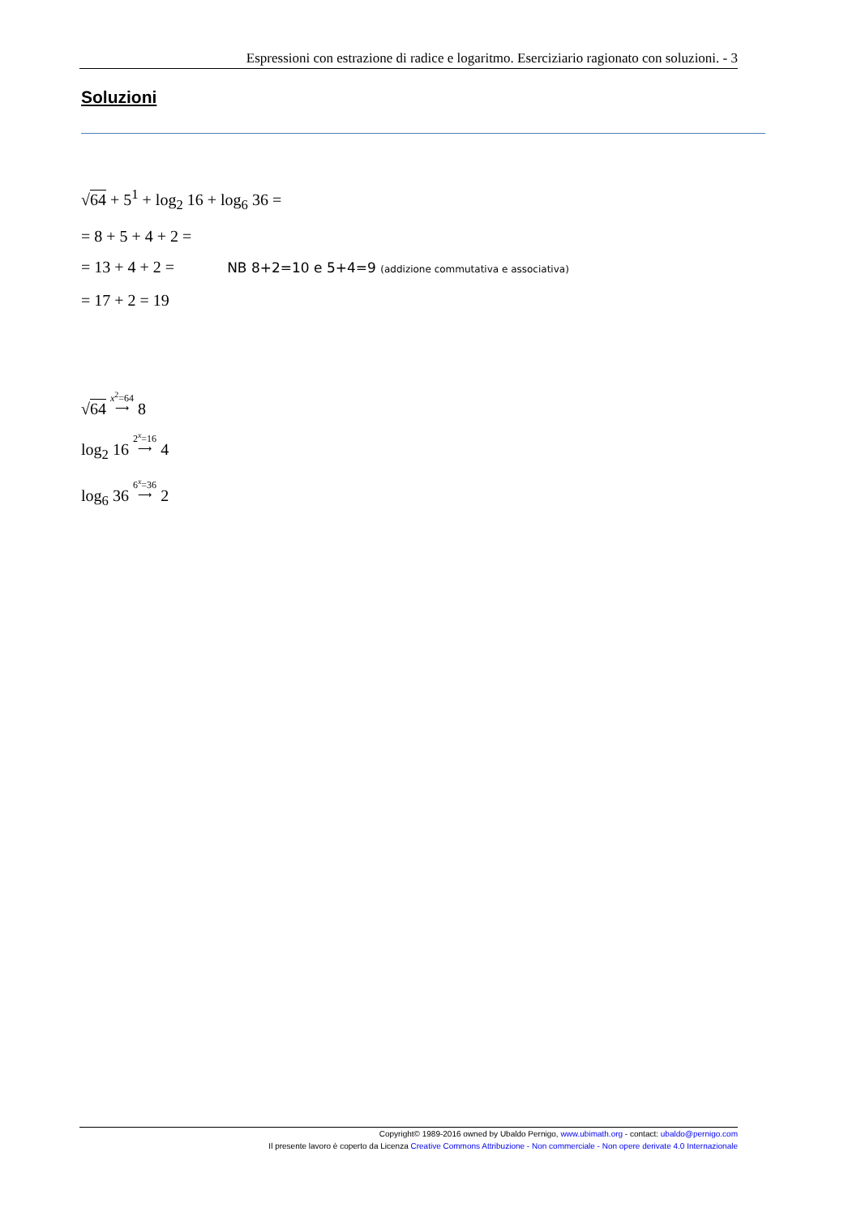Espressioni con estrazione di radice e logaritmo. Eserciziario ragionato con soluzioni. - 3
Soluzioni
√64 + 5<sup>1</sup> + log<sub>2</sub> 16 + log<sub>6</sub> 36 =
= 8 + 5 + 4 + 2 =
= 13 + 4 + 2 = NB 8+2=10 e 5+4=9 (addizione commutativa e associativa)
= 17 + 2 = 19
√64 x<sup>2</sup>=64 ⟶ 8
log<sub>2</sub> 16 2<sup>x</sup>=16 ⟶ 4
log<sub>6</sub> 36 6<sup>x</sup>=36 ⟶ 2
Copyright© 1989-2016 owned by Ubaldo Pernigo, www.ubimath.org - contact: ubaldo@pernigo.com
Il presente lavoro è coperto da Licenza Creative Commons Attribuzione - Non commerciale - Non opere derivate 4.0 Internazionale